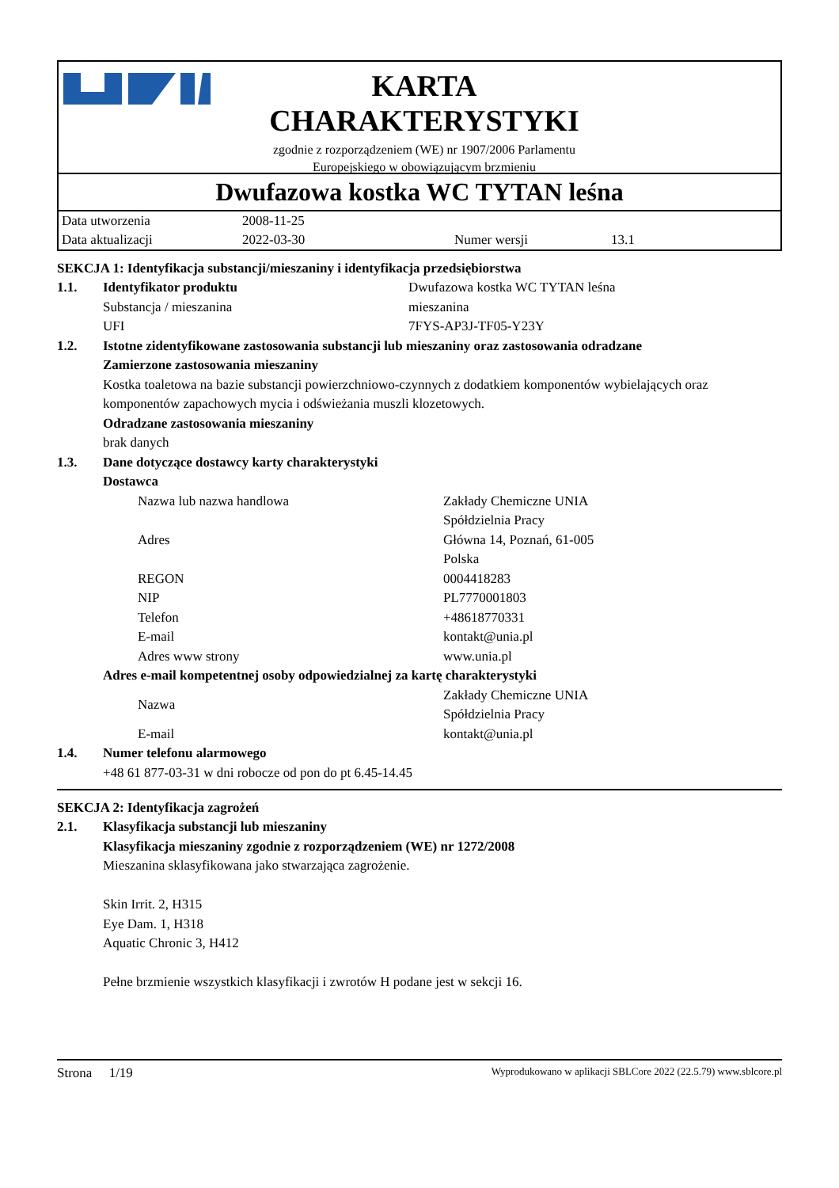KARTA
CHARAKTERYSTYKI
zgodnie z rozporządzeniem (WE) nr 1907/2006 Parlamentu
Europejskiego w obowiązującym brzmieniu
Dwufazowa kostka WC TYTAN leśna
| Data utworzenia | 2008-11-25 | | |
| Data aktualizacji | 2022-03-30 | Numer wersji | 13.1 |
SEKCJA 1: Identyfikacja substancji/mieszaniny i identyfikacja przedsiębiorstwa
1.1. Identyfikator produktu Dwufazowa kostka WC TYTAN leśna
Substancja / mieszanina mieszanina
UFI 7FYS-AP3J-TF05-Y23Y
1.2. Istotne zidentyfikowane zastosowania substancji lub mieszaniny oraz zastosowania odradzane
Zamierzone zastosowania mieszaniny
Kostka toaletowa na bazie substancji powierzchniowo-czynnych z dodatkiem komponentów wybielających oraz komponentów zapachowych mycia i odświeżania muszli klozetowych.
Odradzane zastosowania mieszaniny
brak danych
1.3. Dane dotyczące dostawcy karty charakterystyki
Dostawca
Nazwa lub nazwa handlowa Zakłady Chemiczne UNIA
Spółdzielnia Pracy
Adres Główna 14, Poznań, 61-005
Polska
REGON 0004418283
NIP PL7770001803
Telefon +48618770331
E-mail kontakt@unia.pl
Adres www strony www.unia.pl
Adres e-mail kompetentnej osoby odpowiedzialnej za kartę charakterystyki
Nazwa Zakłady Chemiczne UNIA
Spółdzielnia Pracy
E-mail kontakt@unia.pl
1.4. Numer telefonu alarmowego
+48 61 877-03-31 w dni robocze od pon do pt 6.45-14.45
SEKCJA 2: Identyfikacja zagrożeń
2.1. Klasyfikacja substancji lub mieszaniny
Klasyfikacja mieszaniny zgodnie z rozporządzeniem (WE) nr 1272/2008
Mieszanina sklasyfikowana jako stwarzająca zagrożenie.
Skin Irrit. 2, H315
Eye Dam. 1, H318
Aquatic Chronic 3, H412
Pełne brzmienie wszystkich klasyfikacji i zwrotów H podane jest w sekcji 16.
Strona 1/19 Wyprodukowano w aplikacji SBLCore 2022 (22.5.79) www.sblcore.pl